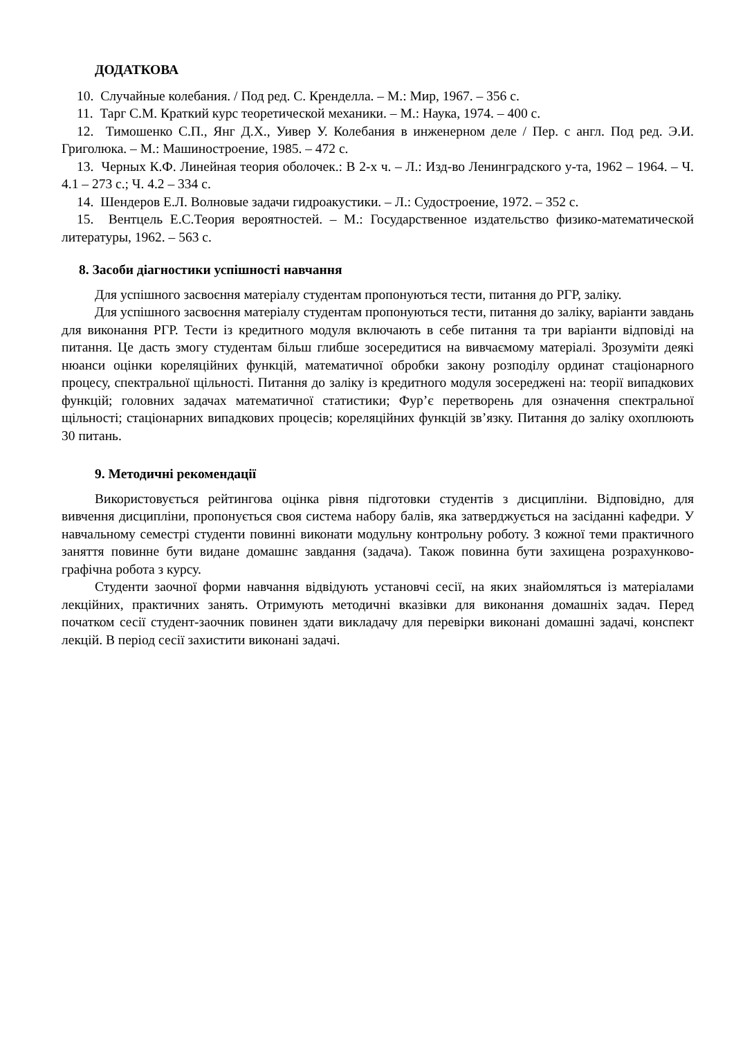ДОДАТКОВА
10. Случайные колебания. / Под ред. С. Кренделла. – М.: Мир, 1967. – 356 с.
11. Тарг С.М. Краткий курс теоретической механики. – М.: Наука, 1974. – 400 с.
12. Тимошенко С.П., Янг Д.Х., Уивер У. Колебания в инженерном деле / Пер. с англ. Под ред. Э.И. Григолюка. – М.: Машиностроение, 1985. – 472 с.
13. Черных К.Ф. Линейная теория оболочек.: В 2-х ч. – Л.: Изд-во Ленинградского у-та, 1962 – 1964. – Ч. 4.1 – 273 с.; Ч. 4.2 – 334 с.
14. Шендеров Е.Л. Волновые задачи гидроакустики. – Л.: Судостроение, 1972. – 352 с.
15. Вентцель Е.С.Теория вероятностей. – М.: Государственное издательство физико-математической литературы, 1962. – 563 с.
8. Засоби діагностики успішності навчання
Для успішного засвоєння матеріалу студентам пропонуються тести, питання до РГР, заліку.
Для успішного засвоєння матеріалу студентам пропонуються тести, питання до заліку, варіанти завдань для виконання РГР. Тести із кредитного модуля включають в себе питання та три варіанти відповіді на питання. Це дасть змогу студентам більш глибше зосередитися на вивчаємому матеріалі. Зрозуміти деякі нюанси оцінки кореляційних функцій, математичної обробки закону розподілу ординат стаціонарного процесу, спектральної щільності. Питання до заліку із кредитного модуля зосереджені на: теорії випадкових функцій; головних задачах математичної статистики; Фур’є перетворень для означення спектральної щільності; стаціонарних випадкових процесів; кореляційних функцій зв’язку. Питання до заліку охоплюють 30 питань.
9. Методичні рекомендації
Використовується рейтингова оцінка рівня підготовки студентів з дисципліни. Відповідно, для вивчення дисципліни, пропонується своя система набору балів, яка затверджується на засіданні кафедри. У навчальному семестрі студенти повинні виконати модульну контрольну роботу. З кожної теми практичного заняття повинне бути видане домашнє завдання (задача). Також повинна бути захищена розрахунково-графічна робота з курсу.
Студенти заочної форми навчання відвідують установчі сесії, на яких знайомляться із матеріалами лекційних, практичних занять. Отримують методичні вказівки для виконання домашніх задач. Перед початком сесії студент-заочник повинен здати викладачу для перевірки виконані домашні задачі, конспект лекцій. В період сесії захистити виконані задачі.